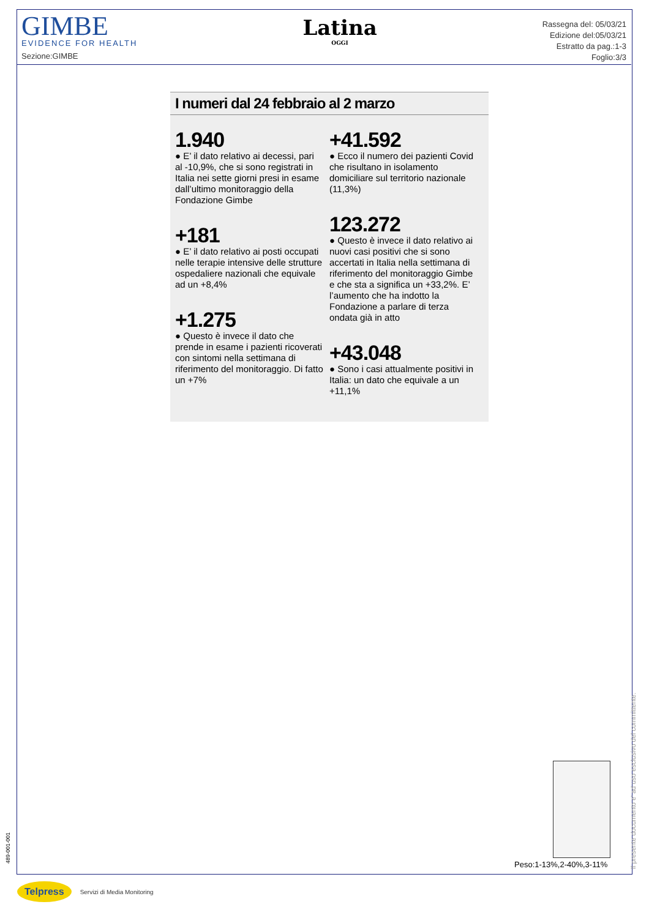GIMBE
EVIDENCE FOR HEALTH
Sezione:GIMBE
Latina
OGGI
Rassegna del: 05/03/21
Edizione del:05/03/21
Estratto da pag.:1-3
Foglio:3/3
I numeri dal 24 febbraio al 2 marzo
1.940
● E’ il dato relativo ai decessi, pari al -10,9%, che si sono registrati in Italia nei sette giorni presi in esame dall’ultimo monitoraggio della Fondazione Gimbe
+181
● E’ il dato relativo ai posti occupati nelle terapie intensive delle strutture ospedaliere nazionali che equivale ad un +8,4%
+1.275
● Questo è invece il dato che prende in esame i pazienti ricoverati con sintomi nella settimana di riferimento del monitoraggio. Di fatto un +7%
+41.592
● Ecco il numero dei pazienti Covid che risultano in isolamento domiciliare sul territorio nazionale (11,3%)
123.272
● Questo è invece il dato relativo ai nuovi casi positivi che si sono accertati in Italia nella settimana di riferimento del monitoraggio Gimbe e che sta a significa un +33,2%. E’ l’aumento che ha indotto la Fondazione a parlare di terza ondata già in atto
+43.048
● Sono i casi attualmente positivi in Italia: un dato che equivale a un +11,1%
Peso:1-13%,2-40%,3-11%
Il presente documento e' ad uso esclusivo del committente.
489-001-001
Telpress Servizi di Media Monitoring